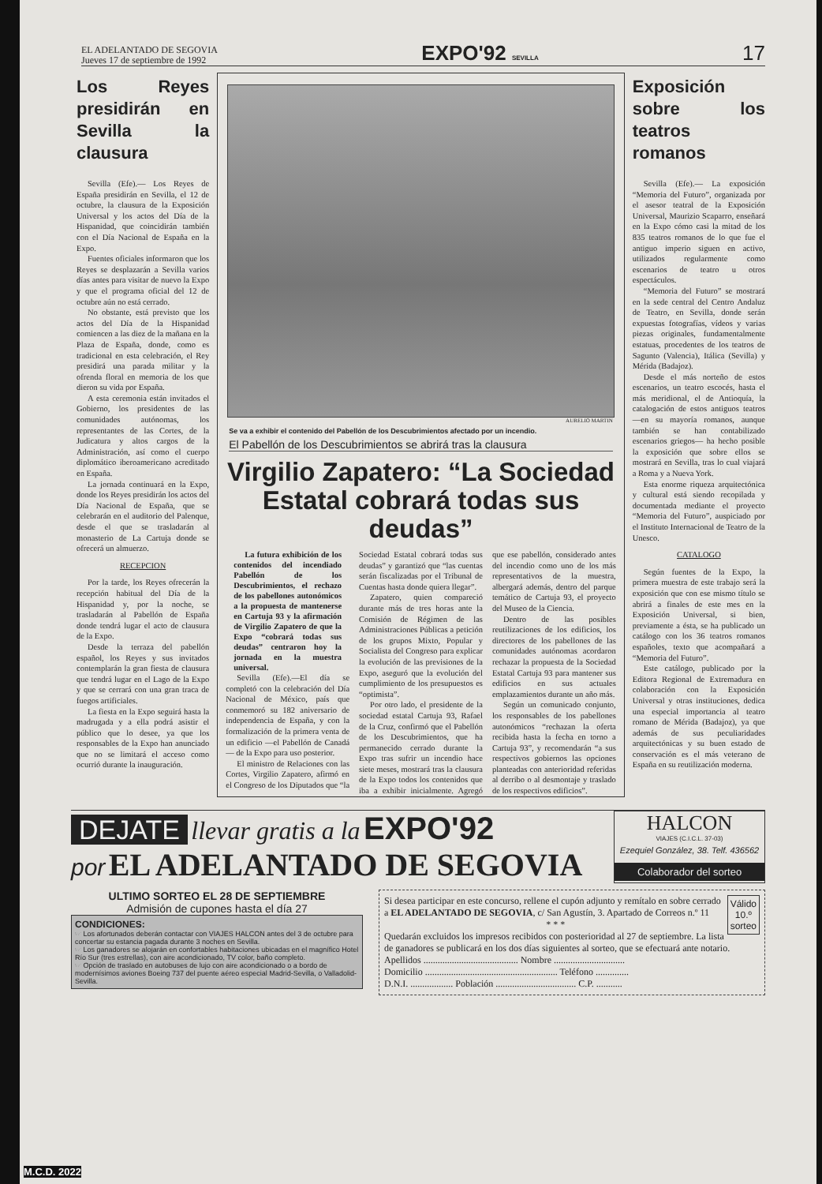EL ADELANTADO DE SEGOVIA
Jueves 17 de septiembre de 1992
EXPO'92 SEVILLA
17
Los Reyes presidirán en Sevilla la clausura
Sevilla (Efe).— Los Reyes de España presidirán en Sevilla, el 12 de octubre, la clausura de la Exposición Universal y los actos del Día de la Hispanidad, que coincidirán también con el Día Nacional de España en la Expo.
Fuentes oficiales informaron que los Reyes se desplazarán a Sevilla varios días antes para visitar de nuevo la Expo y que el programa oficial del 12 de octubre aún no está cerrado.
No obstante, está previsto que los actos del Día de la Hispanidad comiencen a las diez de la mañana en la Plaza de España, donde, como es tradicional en esta celebración, el Rey presidirá una parada militar y la ofrenda floral en memoria de los que dieron su vida por España.
A esta ceremonia están invitados el Gobierno, los presidentes de las comunidades autónomas, los representantes de las Cortes, de la Judicatura y altos cargos de la Administración, así como el cuerpo diplomático iberoamericano acreditado en España.
La jornada continuará en la Expo, donde los Reyes presidirán los actos del Día Nacional de España, que se celebrarán en el auditorio del Palenque, desde el que se trasladarán al monasterio de La Cartuja donde se ofrecerá un almuerzo.
RECEPCION
Por la tarde, los Reyes ofrecerán la recepción habitual del Día de la Hispanidad y, por la noche, se trasladarán al Pabellón de España donde tendrá lugar el acto de clausura de la Expo.
Desde la terraza del pabellón español, los Reyes y sus invitados contemplarán la gran fiesta de clausura que tendrá lugar en el Lago de la Expo y que se cerrará con una gran traca de fuegos artificiales.
La fiesta en la Expo seguirá hasta la madrugada y a ella podrá asistir el público que lo desee, ya que los responsables de la Expo han anunciado que no se limitará el acceso como ocurrió durante la inauguración.
AURELIO MARTIN
Se va a exhibir el contenido del Pabellón de los Descubrimientos afectado por un incendio.
El Pabellón de los Descubrimientos se abrirá tras la clausura
Virgilio Zapatero: “La Sociedad Estatal cobrará todas sus deudas”
La futura exhibición de los contenidos del incendiado Pabellón de los Descubrimientos, el rechazo de los pabellones autonómicos a la propuesta de mantenerse en Cartuja 93 y la afirmación de Virgilio Zapatero de que la Expo “cobrará todas sus deudas” centraron hoy la jornada en la muestra universal.
Sevilla (Efe).—El día se completó con la celebración del Día Nacional de México, país que conmemoró su 182 aniversario de independencia de España, y con la formalización de la primera venta de un edificio —el Pabellón de Canadá— de la Expo para uso posterior.
El ministro de Relaciones con las Cortes, Virgilio Zapatero, afirmó en el Congreso de los Diputados que “la Sociedad Estatal cobrará todas sus deudas” y garantizó que “las cuentas serán fiscalizadas por el Tribunal de Cuentas hasta donde quiera llegar”.
Zapatero, quien compareció durante más de tres horas ante la Comisión de Régimen de las Administraciones Públicas a petición de los grupos Mixto, Popular y Socialista del Congreso para explicar la evolución de las previsiones de la Expo, aseguró que la evolución del cumplimiento de los presupuestos es “optimista”.
Por otro lado, el presidente de la sociedad estatal Cartuja 93, Rafael de la Cruz, confirmó que el Pabellón de los Descubrimientos, que ha permanecido cerrado durante la Expo tras sufrir un incendio hace siete meses, mostrará tras la clausura de la Expo todos los contenidos que iba a exhibir inicialmente. Agregó que ese pabellón, considerado antes del incendio como uno de los más representativos de la muestra, albergará además, dentro del parque temático de Cartuja 93, el proyecto del Museo de la Ciencia.
Dentro de las posibles reutilizaciones de los edificios, los directores de los pabellones de las comunidades autónomas acordaron rechazar la propuesta de la Sociedad Estatal Cartuja 93 para mantener sus edificios en sus actuales emplazamientos durante un año más.
Según un comunicado conjunto, los responsables de los pabellones autonómicos “rechazan la oferta recibida hasta la fecha en torno a Cartuja 93”, y recomendarán “a sus respectivos gobiernos las opciones planteadas con anterioridad referidas al derribo o al desmontaje y traslado de los respectivos edificios”.
Exposición sobre los teatros romanos
Sevilla (Efe).— La exposición “Memoria del Futuro”, organizada por el asesor teatral de la Exposición Universal, Maurizio Scaparro, enseñará en la Expo cómo casi la mitad de los 835 teatros romanos de lo que fue el antiguo imperio siguen en activo, utilizados regularmente como escenarios de teatro u otros espectáculos.
“Memoria del Futuro” se mostrará en la sede central del Centro Andaluz de Teatro, en Sevilla, donde serán expuestas fotografías, vídeos y varias piezas originales, fundamentalmente estatuas, procedentes de los teatros de Sagunto (Valencia), Itálica (Sevilla) y Mérida (Badajoz).
Desde el más norteño de estos escenarios, un teatro escocés, hasta el más meridional, el de Antioquía, la catalogación de estos antiguos teatros —en su mayoría romanos, aunque también se han contabilizado escenarios griegos— ha hecho posible la exposición que sobre ellos se mostrará en Sevilla, tras lo cual viajará a Roma y a Nueva York.
Esta enorme riqueza arquitectónica y cultural está siendo recopilada y documentada mediante el proyecto “Memoria del Futuro”, auspiciado por el Instituto Internacional de Teatro de la Unesco.
CATALOGO
Según fuentes de la Expo, la primera muestra de este trabajo será la exposición que con ese mismo título se abrirá a finales de este mes en la Exposición Universal, si bien, previamente a ésta, se ha publicado un catálogo con los 36 teatros romanos españoles, texto que acompañará a “Memoria del Futuro”.
Este catálogo, publicado por la Editora Regional de Extremadura en colaboración con la Exposición Universal y otras instituciones, dedica una especial importancia al teatro romano de Mérida (Badajoz), ya que además de sus peculiaridades arquitectónicas y su buen estado de conservación es el más veterano de España en su reutilización moderna.
DEJATE llevar gratis a la EXPO'92
por EL ADELANTADO DE SEGOVIA
HALCON
VIAJES (C.I.C.L. 37-03)
Ezequiel González, 38. Telf. 436562
Colaborador del sorteo
ULTIMO SORTEO EL 28 DE SEPTIEMBRE
Admisión de cupones hasta el día 27
CONDICIONES:
☞ Los afortunados deberán contactar con VIAJES HALCON antes del 3 de octubre para concertar su estancia pagada durante 3 noches en Sevilla.
☞ Los ganadores se alojarán en confortables habitaciones ubicadas en el magnífico Hotel Río Sur (tres estrellas), con aire acondicionado, TV color, baño completo.
☞ Opción de traslado en autobuses de lujo con aire acondicionado o a bordo de modernísimos aviones Boeing 737 del puente aéreo especial Madrid-Sevilla, o Valladolid-Sevilla.
Válido
10.º
sorteo
Si desea participar en este concurso, rellene el cupón adjunto y remítalo en sobre cerrado a EL ADELANTADO DE SEGOVIA, c/ San Agustín, 3. Apartado de Correos n.º 11
* * *
Quedarán excluidos los impresos recibidos con posterioridad al 27 de septiembre. La lista de ganadores se publicará en los dos días siguientes al sorteo, que se efectuará ante notario.
Apellidos ........................................ Nombre ..............................
Domicilio ........................................................ Teléfono ..............
D.N.I. .................. Población .................................. C.P. ...........
M.C.D. 2022